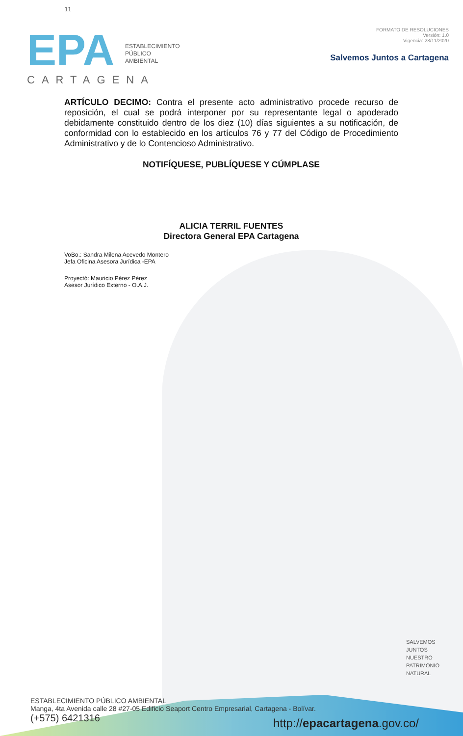11
EPA ESTABLECIMIENTO PÚBLICO AMBIENTAL
CARTAGENA
FORMATO DE RESOLUCIONES
Versión: 1.0
Vigencia: 28/11/2020
Salvemos Juntos a Cartagena
ARTÍCULO DECIMO: Contra el presente acto administrativo procede recurso de reposición, el cual se podrá interponer por su representante legal o apoderado debidamente constituido dentro de los diez (10) días siguientes a su notificación, de conformidad con lo establecido en los artículos 76 y 77 del Código de Procedimiento Administrativo y de lo Contencioso Administrativo.
NOTIFÍQUESE, PUBLÍQUESE Y CÚMPLASE
ALICIA TERRIL FUENTES
Directora General EPA Cartagena
VoBo.: Sandra Milena Acevedo Montero
Jefa Oficina Asesora Jurídica -EPA
Proyectó: Mauricio Pérez Pérez
Asesor Jurídico Externo - O.A.J.
SALVEMOS
JUNTOS
NUESTRO
PATRIMONIO
NATURAL
ESTABLECIMIENTO PÚBLICO AMBIENTAL
Manga, 4ta Avenida calle 28 #27-05 Edificio Seaport Centro Empresarial, Cartagena - Bolívar.
(+575) 6421316
http://epacartagena.gov.co/